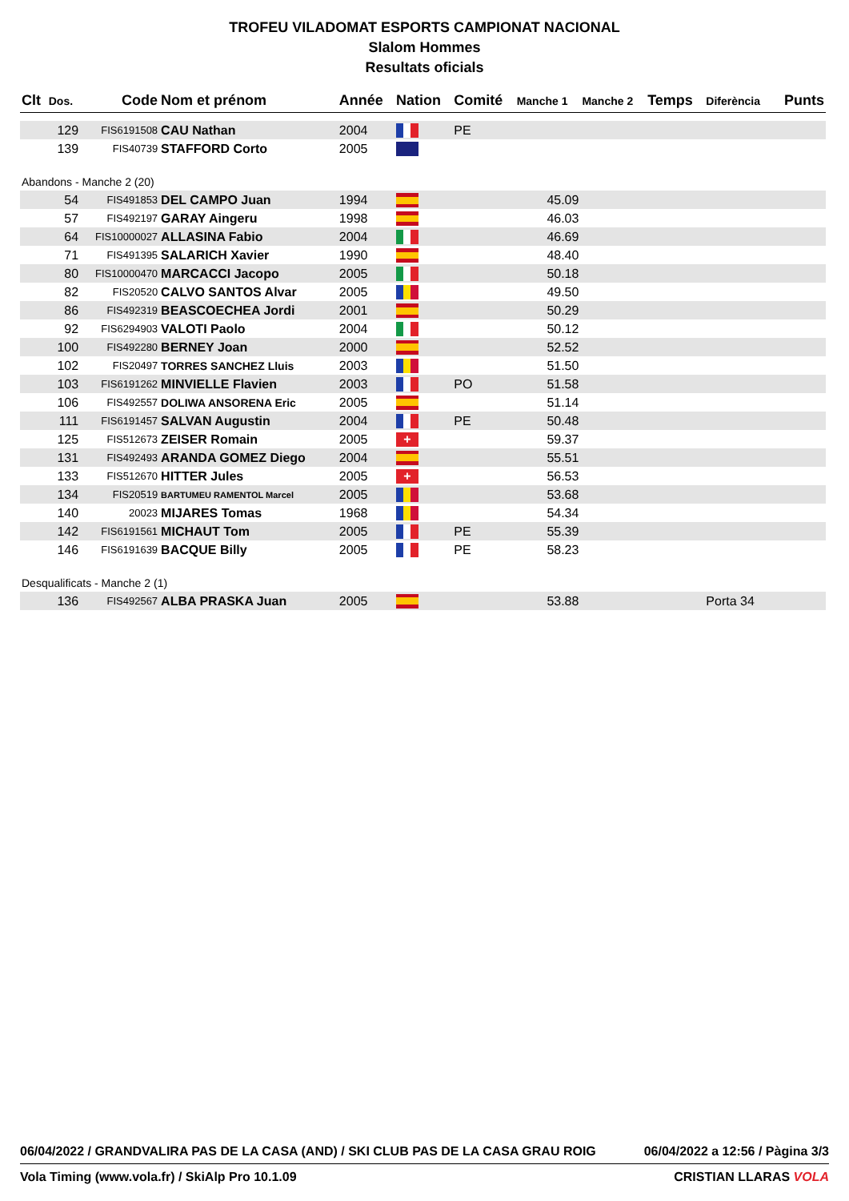TROFEU VILADOMAT ESPORTS CAMPIONAT NACIONAL
Slalom Hommes
Resultats oficials
| Clt | Dos. | Code | Nom et prénom | Année | Nation | Comité | Manche 1 | Manche 2 | Temps | Diferència | Punts |
| --- | --- | --- | --- | --- | --- | --- | --- | --- | --- | --- | --- |
| | 129 | FIS6191508 | CAU Nathan | 2004 | | PE | | | | | |
| | 139 | FIS40739 | STAFFORD Corto | 2005 | | | | | | | |
| Abandons - Manche 2 (20) | | | | | | | | | | | |
| | 54 | FIS491853 | DEL CAMPO Juan | 1994 | | | 45.09 | | | | |
| | 57 | FIS492197 | GARAY Aingeru | 1998 | | | 46.03 | | | | |
| | 64 | FIS10000027 | ALLASINA Fabio | 2004 | | | 46.69 | | | | |
| | 71 | FIS491395 | SALARICH Xavier | 1990 | | | 48.40 | | | | |
| | 80 | FIS10000470 | MARCACCI Jacopo | 2005 | | | 50.18 | | | | |
| | 82 | FIS20520 | CALVO SANTOS Alvar | 2005 | | | 49.50 | | | | |
| | 86 | FIS492319 | BEASCOECHEA Jordi | 2001 | | | 50.29 | | | | |
| | 92 | FIS6294903 | VALOTI Paolo | 2004 | | | 50.12 | | | | |
| | 100 | FIS492280 | BERNEY Joan | 2000 | | | 52.52 | | | | |
| | 102 | FIS20497 | TORRES SANCHEZ Lluis | 2003 | | | 51.50 | | | | |
| | 103 | FIS6191262 | MINVIELLE Flavien | 2003 | | PO | 51.58 | | | | |
| | 106 | FIS492557 | DOLIWA ANSORENA Eric | 2005 | | | 51.14 | | | | |
| | 111 | FIS6191457 | SALVAN Augustin | 2004 | | PE | 50.48 | | | | |
| | 125 | FIS512673 | ZEISER Romain | 2005 | + | | 59.37 | | | | |
| | 131 | FIS492493 | ARANDA GOMEZ Diego | 2004 | | | 55.51 | | | | |
| | 133 | FIS512670 | HITTER Jules | 2005 | + | | 56.53 | | | | |
| | 134 | FIS20519 | BARTUMEU RAMENTOL Marcel | 2005 | | | 53.68 | | | | |
| | 140 | 20023 | MIJARES Tomas | 1968 | | | 54.34 | | | | |
| | 142 | FIS6191561 | MICHAUT Tom | 2005 | | PE | 55.39 | | | | |
| | 146 | FIS6191639 | BACQUE Billy | 2005 | | PE | 58.23 | | | | |
| Desqualificats - Manche 2 (1) | | | | | | | | | | | |
| | 136 | FIS492567 | ALBA PRASKA Juan | 2005 | | | 53.88 | | | Porta 34 | |
06/04/2022 / GRANDVALIRA PAS DE LA CASA (AND) / SKI CLUB PAS DE LA CASA GRAU ROIG 06/04/2022 a 12:56 / Pàgina 3/3
Vola Timing (www.vola.fr) / SkiAlp Pro 10.1.09 CRISTIAN LLARAS VOLA